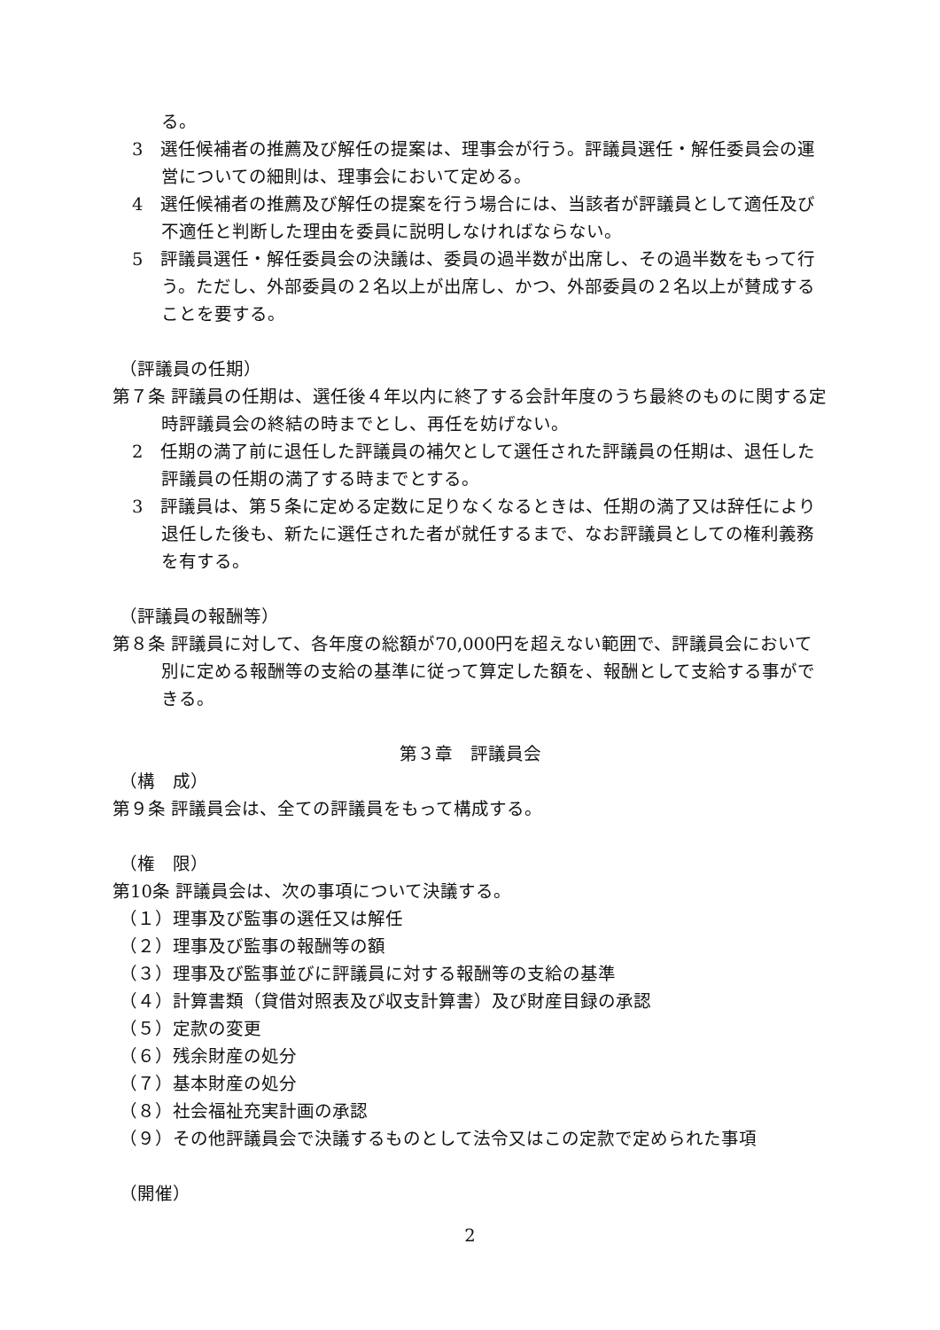る。
3　選任候補者の推薦及び解任の提案は、理事会が行う。評議員選任・解任委員会の運営についての細則は、理事会において定める。
4　選任候補者の推薦及び解任の提案を行う場合には、当該者が評議員として適任及び不適任と判断した理由を委員に説明しなければならない。
5　評議員選任・解任委員会の決議は、委員の過半数が出席し、その過半数をもって行う。ただし、外部委員の２名以上が出席し、かつ、外部委員の２名以上が賛成することを要する。
（評議員の任期）
第７条 評議員の任期は、選任後４年以内に終了する会計年度のうち最終のものに関する定時評議員会の終結の時までとし、再任を妨げない。
2　任期の満了前に退任した評議員の補欠として選任された評議員の任期は、退任した評議員の任期の満了する時までとする。
3　評議員は、第５条に定める定数に足りなくなるときは、任期の満了又は辞任により退任した後も、新たに選任された者が就任するまで、なお評議員としての権利義務を有する。
（評議員の報酬等）
第８条 評議員に対して、各年度の総額が70,000円を超えない範囲で、評議員会において別に定める報酬等の支給の基準に従って算定した額を、報酬として支給する事ができる。
第３章　評議員会
（構　成）
第９条 評議員会は、全ての評議員をもって構成する。
（権　限）
第10条 評議員会は、次の事項について決議する。
（１）理事及び監事の選任又は解任
（２）理事及び監事の報酬等の額
（３）理事及び監事並びに評議員に対する報酬等の支給の基準
（４）計算書類（貸借対照表及び収支計算書）及び財産目録の承認
（５）定款の変更
（６）残余財産の処分
（７）基本財産の処分
（８）社会福祉充実計画の承認
（９）その他評議員会で決議するものとして法令又はこの定款で定められた事項
（開催）
2